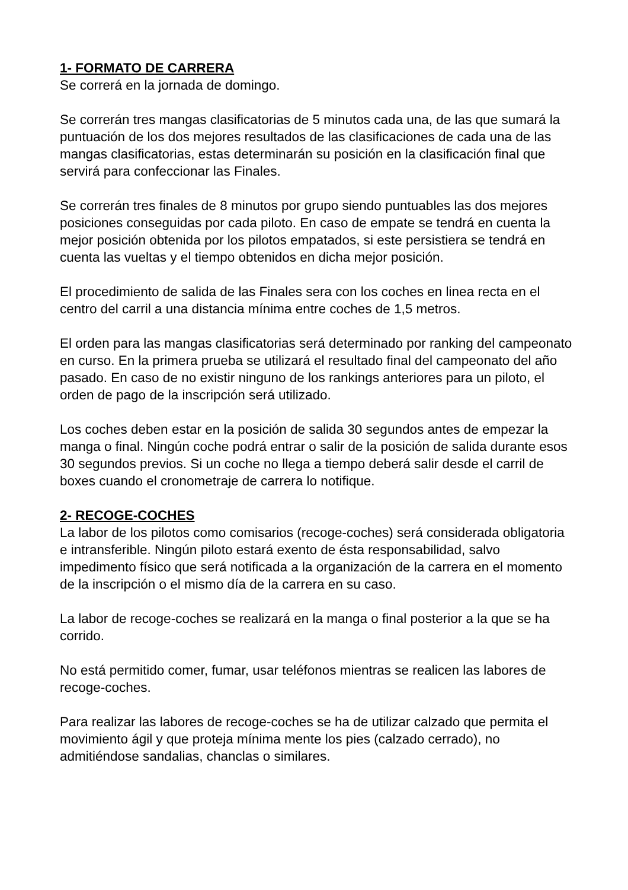1- FORMATO DE CARRERA
Se correrá en la jornada de domingo.
Se correrán tres mangas clasificatorias de 5 minutos cada una, de las que sumará la puntuación de los dos mejores resultados de las clasificaciones de cada una de las mangas clasificatorias, estas determinarán su posición en la clasificación final que servirá para confeccionar las Finales.
Se correrán tres finales de 8 minutos por grupo siendo puntuables las dos mejores posiciones conseguidas por cada piloto. En caso de empate se tendrá en cuenta la mejor posición obtenida por los pilotos empatados, si este persistiera se tendrá en cuenta las vueltas y el tiempo obtenidos en dicha mejor posición.
El procedimiento de salida de las Finales sera con los coches en linea recta en el centro del carril a una distancia mínima entre coches de 1,5 metros.
El orden para las mangas clasificatorias será determinado por ranking del campeonato en curso. En la primera prueba se utilizará el resultado final del campeonato del año pasado. En caso de no existir ninguno de los rankings anteriores para un piloto, el orden de pago de la inscripción será utilizado.
Los coches deben estar en la posición de salida 30 segundos antes de empezar la manga o final. Ningún coche podrá entrar o salir de la posición de salida durante esos 30 segundos previos. Si un coche no llega a tiempo deberá salir desde el carril de boxes cuando el cronometraje de carrera lo notifique.
2- RECOGE-COCHES
La labor de los pilotos como comisarios (recoge-coches) será considerada obligatoria e intransferible. Ningún piloto estará exento de ésta responsabilidad, salvo impedimento físico que será notificada a la organización de la carrera en el momento de la inscripción o el mismo día de la carrera en su caso.
La labor de recoge-coches se realizará en la manga o final posterior a la que se ha corrido.
No está permitido comer, fumar, usar teléfonos mientras se realicen las labores de recoge-coches.
Para realizar las labores de recoge-coches se ha de utilizar calzado que permita el movimiento ágil y que proteja mínima mente los pies (calzado cerrado), no admitiéndose sandalias, chanclas o similares.